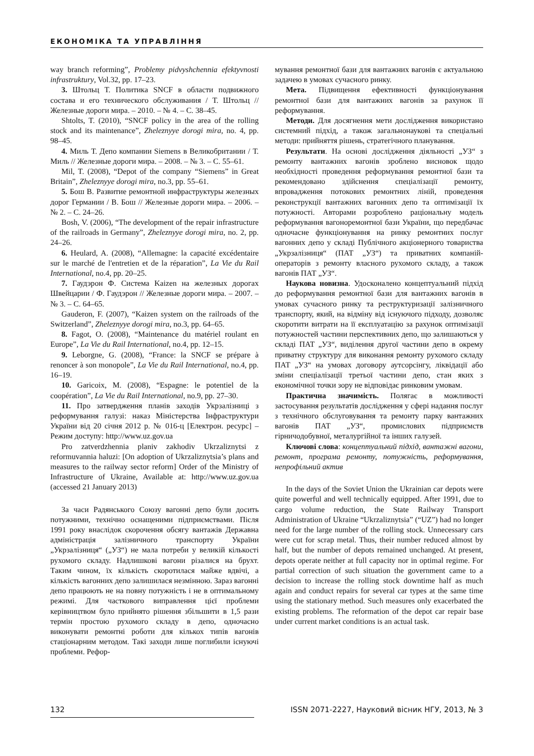ЕКОНОМІКА ТА УПРАВЛІННЯ
way branch reforming”, Problemy pidvyshchennia efektyvnosti infrastruktury, Vol.32, pp. 17–23.
3. Штольц Т. Политика SNCF в области подвижного состава и его технического обслуживания / Т. Штольц // Железные дороги мира. – 2010. – № 4. – С. 38–45.
Shtolts, T. (2010), “SNCF policy in the area of the rolling stock and its maintenance”, Zheleznyye dorogi mira, no. 4, pp. 98–45.
4. Миль Т. Депо компании Siemens в Великобритании / Т. Миль // Железные дороги мира. – 2008. – № 3. – С. 55–61.
Mil, T. (2008), “Depot of the company “Siemens” in Great Britain”, Zheleznyye dorogi mira, no.3, pp. 55–61.
5. Бош В. Развитие ремонтной инфраструктуры железных дорог Германии / В. Бош // Железные дороги мира. – 2006. – № 2. – С. 24–26.
Bosh, V. (2006), “The development of the repair infrastructure of the railroads in Germany”, Zheleznyye dorogi mira, no. 2, pp. 24–26.
6. Heulard, A. (2008), “Allemagne: la capacité excédentaire sur le marché de l'entretien et de la réparation”, La Vie du Rail International, no.4, pp. 20–25.
7. Гаудэрон Ф. Система Kaizen на железных дорогах Швейцарии / Ф. Гаудэрон // Железные дороги мира. – 2007. – № 3. – С. 64–65.
Gauderon, F. (2007), “Kaizen system on the railroads of the Switzerland”, Zheleznyye dorogi mira, no.3, pp. 64–65.
8. Fagot, O. (2008), “Maintenance du matériel roulant en Europe”, La Vie du Rail International, no.4, pp. 12–15.
9. Leborgne, G. (2008), “France: la SNCF se prépare à renoncer à son monopole”, La Vie du Rail International, no.4, pp. 16–19.
10. Garicoix, M. (2008), “Espagne: le potentiel de la coopération”, La Vie du Rail International, no.9, pp. 27–30.
11. Про затвердження планів заходів Укрзалізниці з реформування галузі: наказ Міністерства Інфраструктури України від 20 січня 2012 р. № 016-ц [Електрон. ресурс] – Режим доступу: http://www.uz.gov.ua
Pro zatverdzhennia planiv zakhodiv Ukrzaliznytsi z reformuvannia haluzi: [On adoption of Ukrzaliznytsia’s plans and measures to the railway sector reform] Order of the Ministry of Infrastructure of Ukraine, Available at: http://www.uz.gov.ua (accessed 21 January 2013)
За часи Радянського Союзу вагонні депо були досить потужними, технічно оснащеними підприємствами. Після 1991 року внаслідок скорочення обсягу вантажів Державна адміністрація залізничного транспорту України „Укрзалізниця“ („УЗ“) не мала потреби у великій кількості рухомого складу. Надлишкові вагони різалися на брухт. Таким чином, їх кількість скоротилася майже вдвічі, а кількість вагонних депо залишилася незмінною. Зараз вагонні депо працюють не на повну потужність і не в оптимальному режимі. Для часткового виправлення цієї проблеми керівництвом було прийнято рішення збільшити в 1,5 рази термін простою рухомого складу в депо, одночасно виконувати ремонтні роботи для кількох типів вагонів стаціонарним методом. Такі заходи лише поглибили існуючі проблеми. Рефор-
мування ремонтної бази для вантажних вагонів є актуальною задачею в умовах сучасного ринку.
Мета. Підвищення ефективності функціонування ремонтної бази для вантажних вагонів за рахунок її реформування.
Методи. Для досягнення мети дослідження використано системний підхід, а також загальнонаукові та спеціальні методи: прийняття рішень, стратегічного планування.
Результати. На основі дослідження діяльності „УЗ“ з ремонту вантажних вагонів зроблено висновок щодо необхідності проведення реформування ремонтної бази та рекомендовано здійснення спеціалізації ремонту, впровадження потокових ремонтних ліній, проведення реконструкції вантажних вагонних депо та оптимізації їх потужності. Авторами розроблено раціональну модель реформування вагоноремонтної бази України, що передбачає одночасне функціонування на ринку ремонтних послуг вагонних депо у складі Публічного акціонерного товариства „Укрзалізниця“ (ПАТ „УЗ“) та приватних компаній-операторів з ремонту власного рухомого складу, а також вагонів ПАТ „УЗ“.
Наукова новизна. Удосконалено концептуальний підхід до реформування ремонтної бази для вантажних вагонів в умовах сучасного ринку та реструктуризації залізничного транспорту, який, на відміну від існуючого підходу, дозволяє скоротити витрати на її експлуатацію за рахунок оптимізації потужностей частини перспективних депо, що залишаються у складі ПАТ „УЗ“, виділення другої частини депо в окрему приватну структуру для виконання ремонту рухомого складу ПАТ „УЗ“ на умовах договору аутсорсінгу, ліквідації або зміни спеціалізації третьої частини депо, стан яких з економічної точки зору не відповідає ринковим умовам.
Практична значимість. Полягає в можливості застосування результатів дослідження у сфері надання послуг з технічного обслуговування та ремонту парку вантажних вагонів ПАТ „УЗ“, промислових підприємств гірничодобувної, металургійної та інших галузей.
Ключові слова: концептуальний підхід, вантажні вагони, ремонт, програма ремонту, потужність, реформування, непрофільний актив
In the days of the Soviet Union the Ukrainian car depots were quite powerful and well technically equipped. After 1991, due to cargo volume reduction, the State Railway Transport Administration of Ukraine “Ukrzaliznytsia” (“UZ”) had no longer need for the large number of the rolling stock. Unnecessary cars were cut for scrap metal. Thus, their number reduced almost by half, but the number of depots remained unchanged. At present, depots operate neither at full capacity nor in optimal regime. For partial correction of such situation the government came to a decision to increase the rolling stock downtime half as much again and conduct repairs for several car types at the same time using the stationary method. Such measures only exacerbated the existing problems. The reformation of the depot car repair base under current market conditions is an actual task.
132 ISSN 2071-2227, Науковий вісник НГУ, 2013, № 3